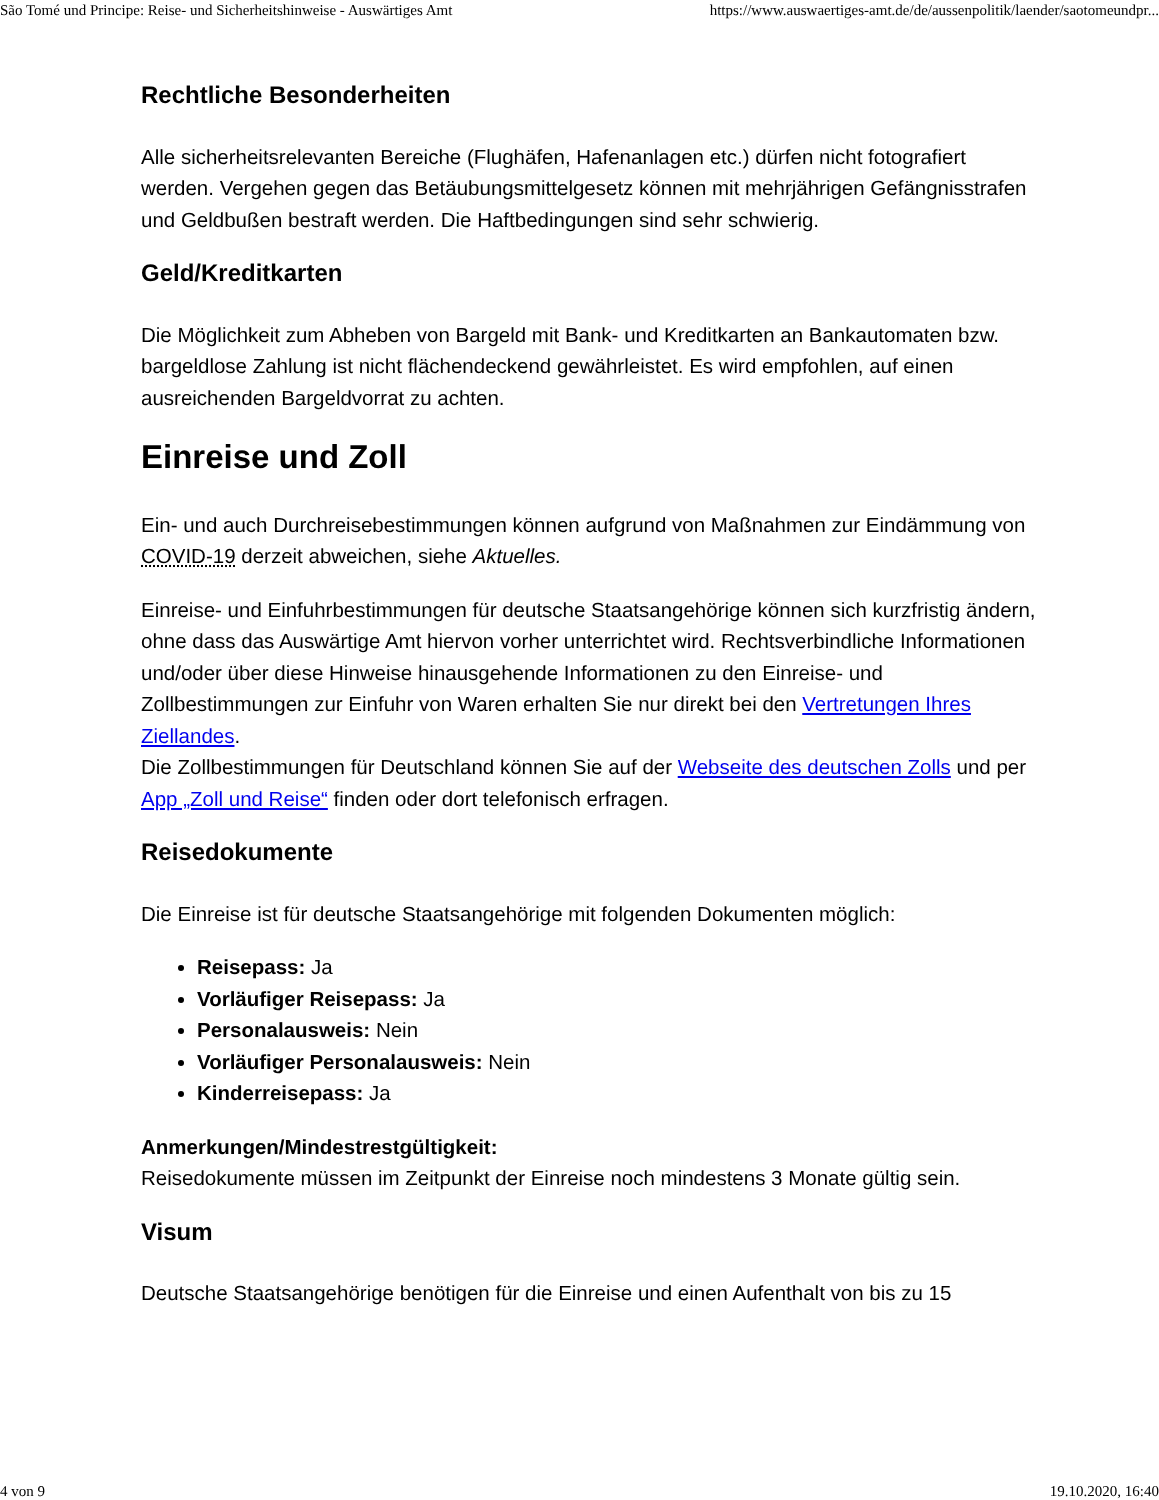São Tomé und Principe: Reise- und Sicherheitshinweise - Auswärtiges Amt https://www.auswaertiges-amt.de/de/aussenpolitik/laender/saotomeundpr...
Rechtliche Besonderheiten
Alle sicherheitsrelevanten Bereiche (Flughäfen, Hafenanlagen etc.) dürfen nicht fotografiert werden. Vergehen gegen das Betäubungsmittelgesetz können mit mehrjährigen Gefängnisstrafen und Geldbußen bestraft werden. Die Haftbedingungen sind sehr schwierig.
Geld/Kreditkarten
Die Möglichkeit zum Abheben von Bargeld mit Bank- und Kreditkarten an Bankautomaten bzw. bargeldlose Zahlung ist nicht flächendeckend gewährleistet. Es wird empfohlen, auf einen ausreichenden Bargeldvorrat zu achten.
Einreise und Zoll
Ein- und auch Durchreisebestimmungen können aufgrund von Maßnahmen zur Eindämmung von COVID-19 derzeit abweichen, siehe Aktuelles.
Einreise- und Einfuhrbestimmungen für deutsche Staatsangehörige können sich kurzfristig ändern, ohne dass das Auswärtige Amt hiervon vorher unterrichtet wird. Rechtsverbindliche Informationen und/oder über diese Hinweise hinausgehende Informationen zu den Einreise- und Zollbestimmungen zur Einfuhr von Waren erhalten Sie nur direkt bei den Vertretungen Ihres Ziellandes.
Die Zollbestimmungen für Deutschland können Sie auf der Webseite des deutschen Zolls und per App „Zoll und Reise“ finden oder dort telefonisch erfragen.
Reisedokumente
Die Einreise ist für deutsche Staatsangehörige mit folgenden Dokumenten möglich:
Reisepass: Ja
Vorläufiger Reisepass: Ja
Personalausweis: Nein
Vorläufiger Personalausweis: Nein
Kinderreisepass: Ja
Anmerkungen/Mindestrestgültigkeit:
Reisedokumente müssen im Zeitpunkt der Einreise noch mindestens 3 Monate gültig sein.
Visum
Deutsche Staatsangehörige benötigen für die Einreise und einen Aufenthalt von bis zu 15
4 von 9 19.10.2020, 16:40